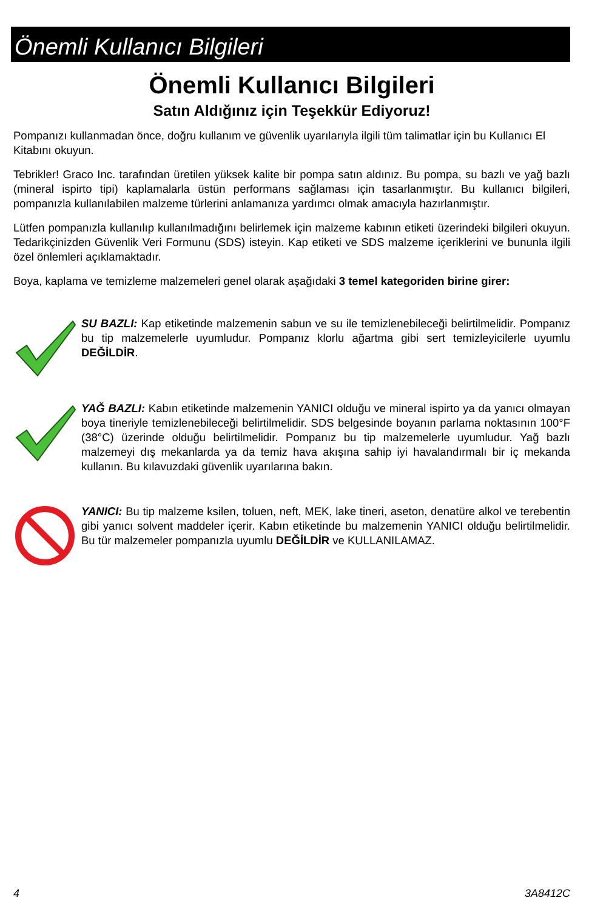Önemli Kullanıcı Bilgileri
Önemli Kullanıcı Bilgileri
Satın Aldığınız için Teşekkür Ediyoruz!
Pompanızı kullanmadan önce, doğru kullanım ve güvenlik uyarılarıyla ilgili tüm talimatlar için bu Kullanıcı El Kitabını okuyun.
Tebrikler! Graco Inc. tarafından üretilen yüksek kalite bir pompa satın aldınız. Bu pompa, su bazlı ve yağ bazlı (mineral ispirto tipi) kaplamalarla üstün performans sağlaması için tasarlanmıştır. Bu kullanıcı bilgileri, pompanızla kullanılabilen malzeme türlerini anlamanıza yardımcı olmak amacıyla hazırlanmıştır.
Lütfen pompanızla kullanılıp kullanılmadığını belirlemek için malzeme kabının etiketi üzerindeki bilgileri okuyun. Tedarikçinizden Güvenlik Veri Formunu (SDS) isteyin. Kap etiketi ve SDS malzeme içeriklerini ve bununla ilgili özel önlemleri açıklamaktadır.
Boya, kaplama ve temizleme malzemeleri genel olarak aşağıdaki 3 temel kategoriden birine girer:
SU BAZLI: Kap etiketinde malzemenin sabun ve su ile temizlenebileceği belirtilmelidir. Pompanız bu tip malzemelerle uyumludur. Pompanız klorlu ağartma gibi sert temizleyicilerle uyumlu DEĞİLDİR.
YAĞ BAZLI: Kabın etiketinde malzemenin YANICI olduğu ve mineral ispirto ya da yanıcı olmayan boya tineriyle temizlenebileceği belirtilmelidir. SDS belgesinde boyanın parlama noktasının 100°F (38°C) üzerinde olduğu belirtilmelidir. Pompanız bu tip malzemelerle uyumludur. Yağ bazlı malzemeyi dış mekanlarda ya da temiz hava akışına sahip iyi havalandırmalı bir iç mekanda kullanın. Bu kılavuzdaki güvenlik uyarılarına bakın.
YANICI: Bu tip malzeme ksilen, toluen, neft, MEK, lake tineri, aseton, denatüre alkol ve terebentin gibi yanıcı solvent maddeler içerir. Kabın etiketinde bu malzemenin YANICI olduğu belirtilmelidir. Bu tür malzemeler pompanızla uyumlu DEĞİLDİR ve KULLANILAMAZ.
4 3A8412C